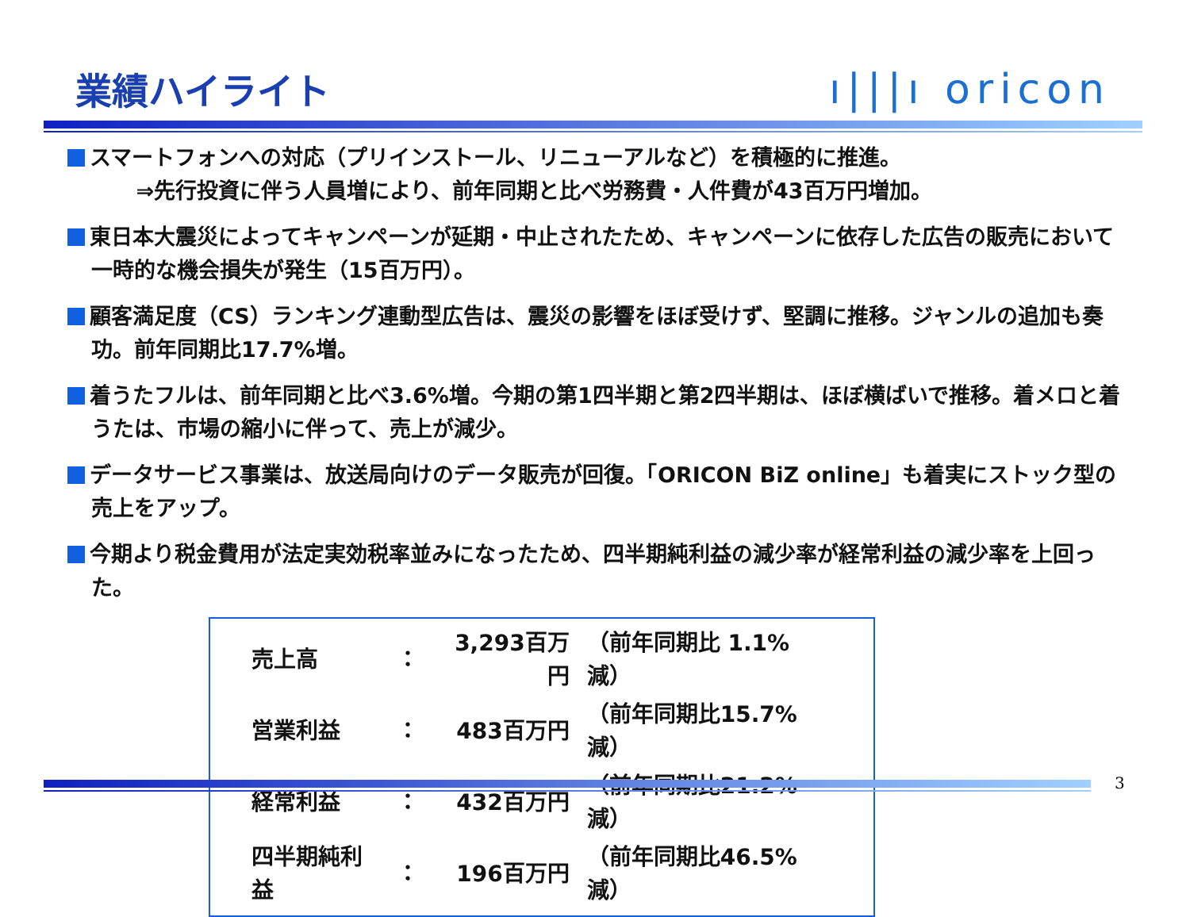業績ハイライト ı|||ı oricon
スマートフォンへの対応（プリインストール、リニューアルなど）を積極的に推進。
⇒先行投資に伴う人員増により、前年同期と比べ労務費・人件費が43百万円増加。
東日本大震災によってキャンペーンが延期・中止されたため、キャンペーンに依存した広告の販売において一時的な機会損失が発生（15百万円）。
顧客満足度（CS）ランキング連動型広告は、震災の影響をほぼ受けず、堅調に推移。ジャンルの追加も奏功。前年同期比17.7%増。
着うたフルは、前年同期と比べ3.6%増。今期の第1四半期と第2四半期は、ほぼ横ばいで推移。着メロと着うたは、市場の縮小に伴って、売上が減少。
データサービス事業は、放送局向けのデータ販売が回復。「ORICON BiZ online」も着実にストック型の売上をアップ。
今期より税金費用が法定実効税率並みになったため、四半期純利益の減少率が経常利益の減少率を上回った。
| 売上高 | ： | 3,293百万円 | （前年同期比 1.1%減） |
| 営業利益 | ： | 483百万円 | （前年同期比15.7%減） |
| 経常利益 | ： | 432百万円 | （前年同期比21.2%減） |
| 四半期純利益 | ： | 196百万円 | （前年同期比46.5%減） |
3